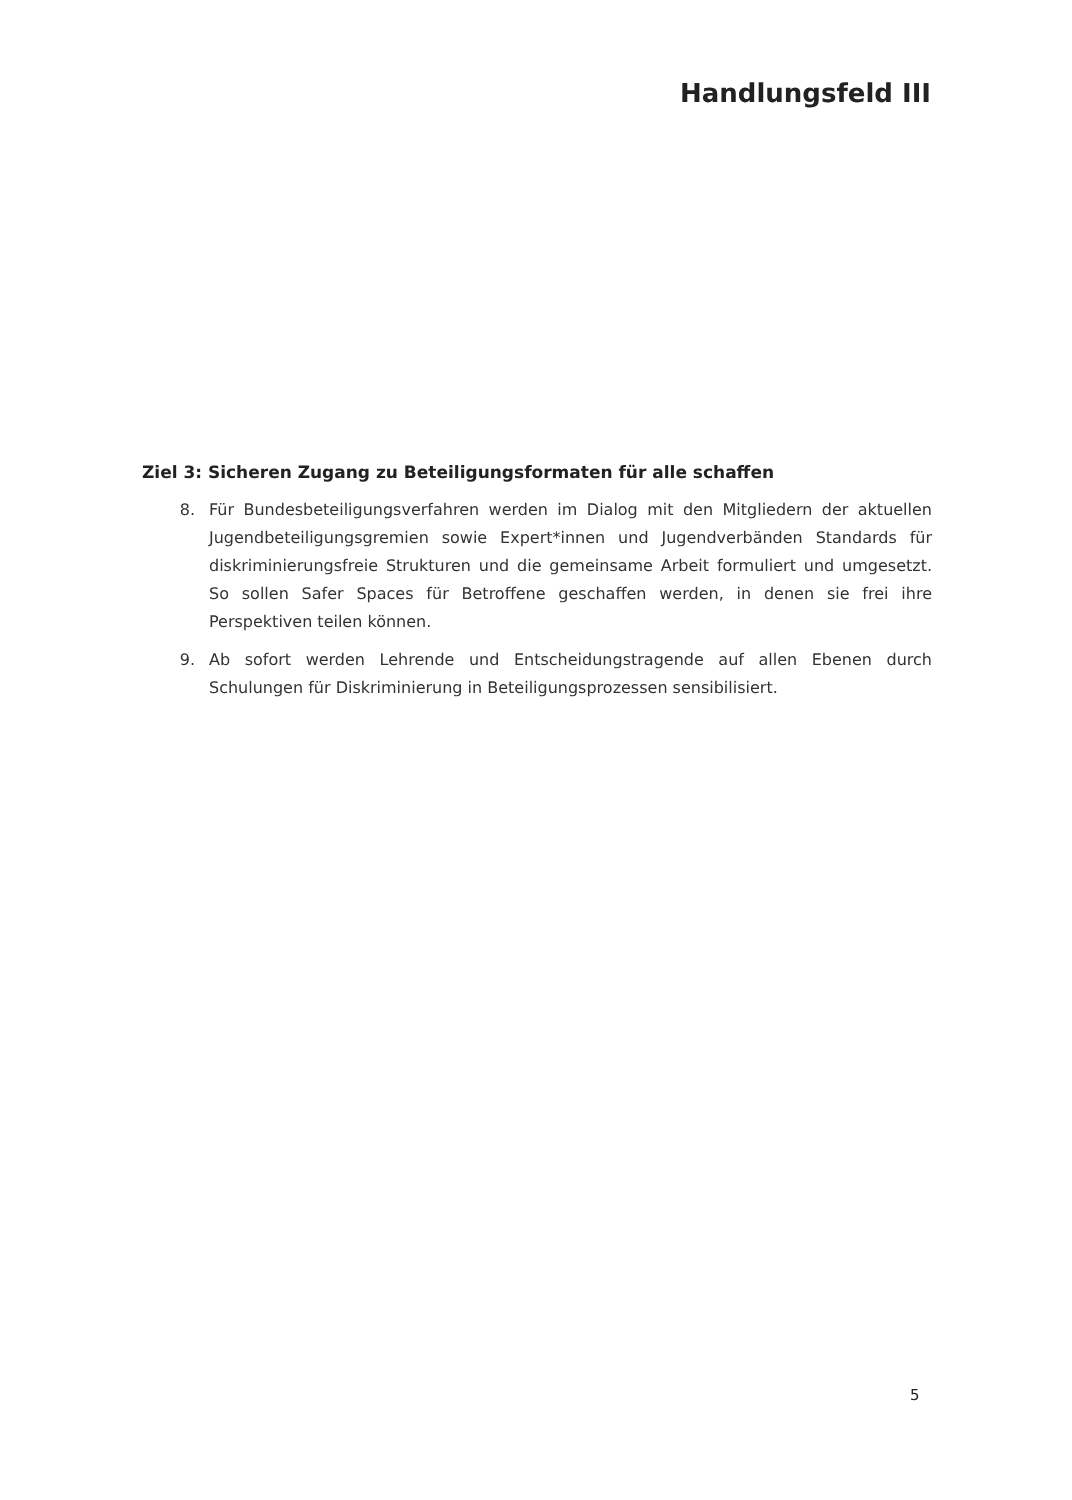Handlungsfeld III
Ziel 3: Sicheren Zugang zu Beteiligungsformaten für alle schaffen
8. Für Bundesbeteiligungsverfahren werden im Dialog mit den Mitgliedern der aktuellen Jugendbeteiligungsgremien sowie Expert*innen und Jugendverbänden Standards für diskriminierungsfreie Strukturen und die gemeinsame Arbeit formuliert und umgesetzt. So sollen Safer Spaces für Betroffene geschaffen werden, in denen sie frei ihre Perspektiven teilen können.
9. Ab sofort werden Lehrende und Entscheidungstragende auf allen Ebenen durch Schulungen für Diskriminierung in Beteiligungsprozessen sensibilisiert.
5